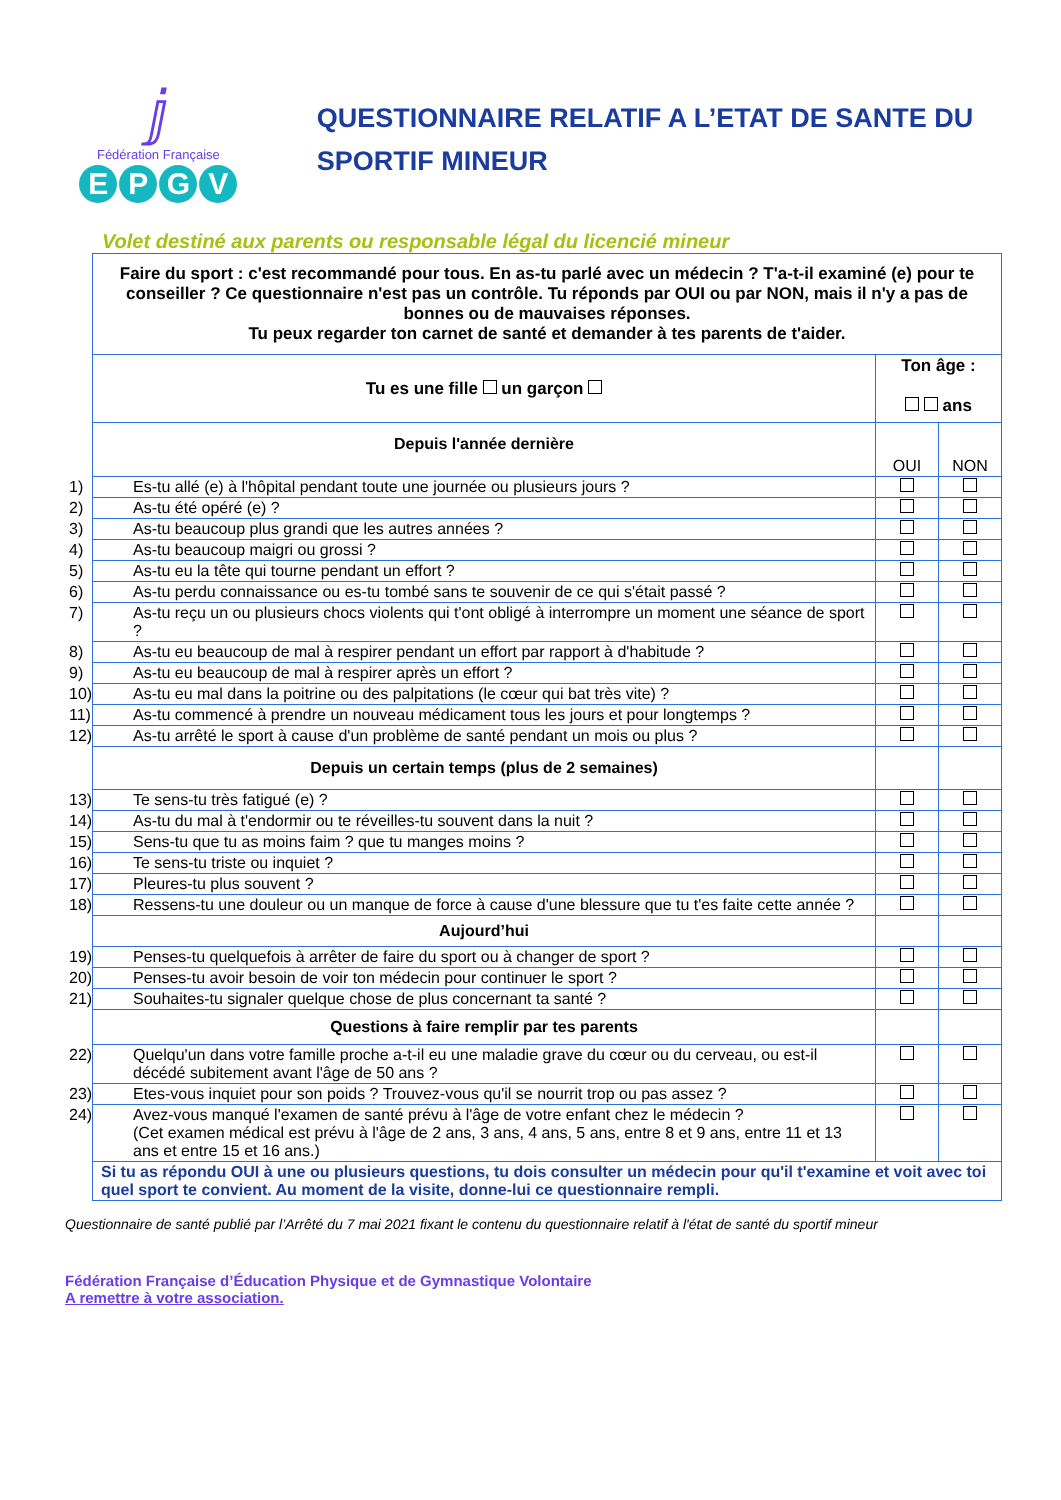ⅉ
Fédération Française
EPGV
QUESTIONNAIRE RELATIF A L’ETAT DE SANTE DU SPORTIF MINEUR
Volet destiné aux parents ou responsable légal du licencié mineur
| Faire du sport : c'est recommandé pour tous. En as-tu parlé avec un médecin ? T'a-t-il examiné (e) pour te conseiller ? Ce questionnaire n'est pas un contrôle. Tu réponds par OUI ou par NON, mais il n'y a pas de bonnes ou de mauvaises réponses. Tu peux regarder ton carnet de santé et demander à tes parents de t'aider. | | |
| Tu es une fille un garçon | Ton âge : ans | |
| Depuis l'année dernière | OUI | NON |
| 1) Es-tu allé (e) à l'hôpital pendant toute une journée ou plusieurs jours ? | | |
| 2) As-tu été opéré (e) ? | | |
| 3) As-tu beaucoup plus grandi que les autres années ? | | |
| 4) As-tu beaucoup maigri ou grossi ? | | |
| 5) As-tu eu la tête qui tourne pendant un effort ? | | |
| 6) As-tu perdu connaissance ou es-tu tombé sans te souvenir de ce qui s'était passé ? | | |
| 7) As-tu reçu un ou plusieurs chocs violents qui t'ont obligé à interrompre un moment une séance de sport ? | | |
| 8) As-tu eu beaucoup de mal à respirer pendant un effort par rapport à d'habitude ? | | |
| 9) As-tu eu beaucoup de mal à respirer après un effort ? | | |
| 10) As-tu eu mal dans la poitrine ou des palpitations (le cœur qui bat très vite) ? | | |
| 11) As-tu commencé à prendre un nouveau médicament tous les jours et pour longtemps ? | | |
| 12) As-tu arrêté le sport à cause d'un problème de santé pendant un mois ou plus ? | | |
| Depuis un certain temps (plus de 2 semaines) | | |
| 13) Te sens-tu très fatigué (e) ? | | |
| 14) As-tu du mal à t'endormir ou te réveilles-tu souvent dans la nuit ? | | |
| 15) Sens-tu que tu as moins faim ? que tu manges moins ? | | |
| 16) Te sens-tu triste ou inquiet ? | | |
| 17) Pleures-tu plus souvent ? | | |
| 18) Ressens-tu une douleur ou un manque de force à cause d'une blessure que tu t'es faite cette année ? | | |
| Aujourd’hui | | |
| 19) Penses-tu quelquefois à arrêter de faire du sport ou à changer de sport ? | | |
| 20) Penses-tu avoir besoin de voir ton médecin pour continuer le sport ? | | |
| 21) Souhaites-tu signaler quelque chose de plus concernant ta santé ? | | |
| Questions à faire remplir par tes parents | | |
| 22) Quelqu'un dans votre famille proche a-t-il eu une maladie grave du cœur ou du cerveau, ou est-il décédé subitement avant l'âge de 50 ans ? | | |
| 23) Etes-vous inquiet pour son poids ? Trouvez-vous qu'il se nourrit trop ou pas assez ? | | |
| 24) Avez-vous manqué l'examen de santé prévu à l'âge de votre enfant chez le médecin ? (Cet examen médical est prévu à l'âge de 2 ans, 3 ans, 4 ans, 5 ans, entre 8 et 9 ans, entre 11 et 13 ans et entre 15 et 16 ans.) | | |
| Si tu as répondu OUI à une ou plusieurs questions, tu dois consulter un médecin pour qu'il t'examine et voit avec toi quel sport te convient. Au moment de la visite, donne-lui ce questionnaire rempli. | | |
Questionnaire de santé publié par l’Arrêté du 7 mai 2021 fixant le contenu du questionnaire relatif à l'état de santé du sportif mineur
Fédération Française d’Éducation Physique et de Gymnastique Volontaire
A remettre à votre association.